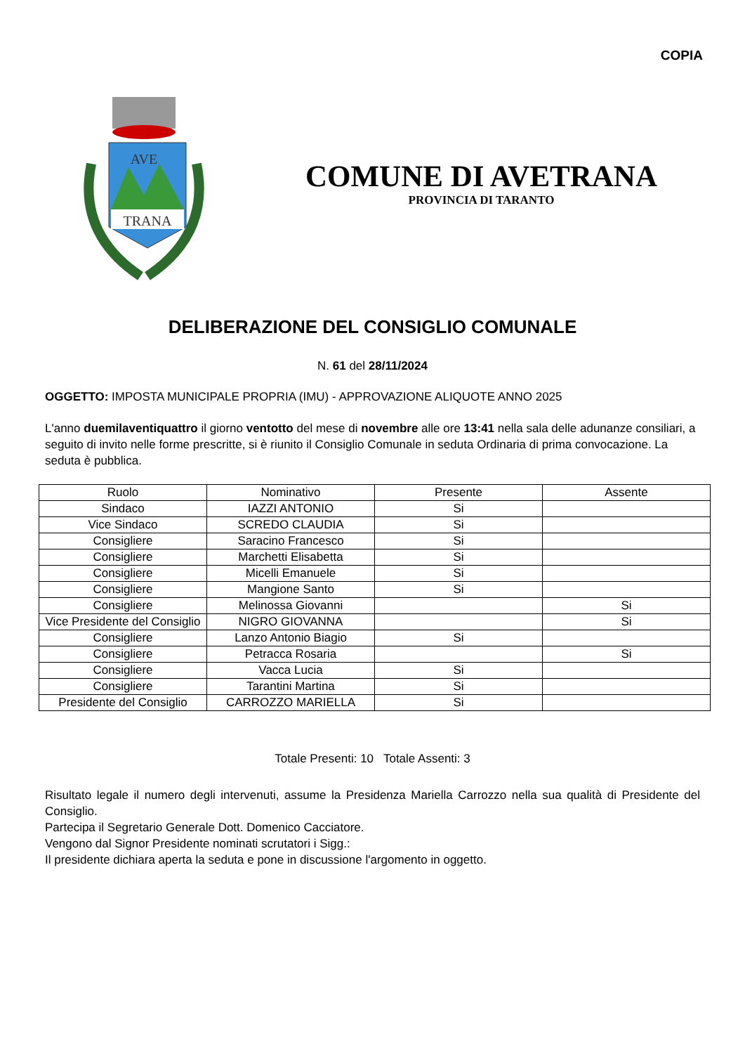COPIA
AVE
TRANA
COMUNE DI AVETRANA
PROVINCIA DI TARANTO
DELIBERAZIONE DEL CONSIGLIO COMUNALE
N. 61 del 28/11/2024
OGGETTO: IMPOSTA MUNICIPALE PROPRIA (IMU) - APPROVAZIONE ALIQUOTE ANNO 2025
L'anno duemilaventiquattro il giorno ventotto del mese di novembre alle ore 13:41 nella sala delle adunanze consiliari, a seguito di invito nelle forme prescritte, si è riunito il Consiglio Comunale in seduta Ordinaria di prima convocazione. La seduta è pubblica.
| Ruolo | Nominativo | Presente | Assente |
| --- | --- | --- | --- |
| Sindaco | IAZZI ANTONIO | Si | |
| Vice Sindaco | SCREDO CLAUDIA | Si | |
| Consigliere | Saracino Francesco | Si | |
| Consigliere | Marchetti Elisabetta | Si | |
| Consigliere | Micelli Emanuele | Si | |
| Consigliere | Mangione Santo | Si | |
| Consigliere | Melinossa Giovanni | | Si |
| Vice Presidente del Consiglio | NIGRO GIOVANNA | | Si |
| Consigliere | Lanzo Antonio Biagio | Si | |
| Consigliere | Petracca Rosaria | | Si |
| Consigliere | Vacca Lucia | Si | |
| Consigliere | Tarantini Martina | Si | |
| Presidente del Consiglio | CARROZZO MARIELLA | Si | |
Totale Presenti: 10 Totale Assenti: 3
Risultato legale il numero degli intervenuti, assume la Presidenza Mariella Carrozzo nella sua qualità di Presidente del Consiglio.
Partecipa il Segretario Generale Dott. Domenico Cacciatore.
Vengono dal Signor Presidente nominati scrutatori i Sigg.:
Il presidente dichiara aperta la seduta e pone in discussione l'argomento in oggetto.